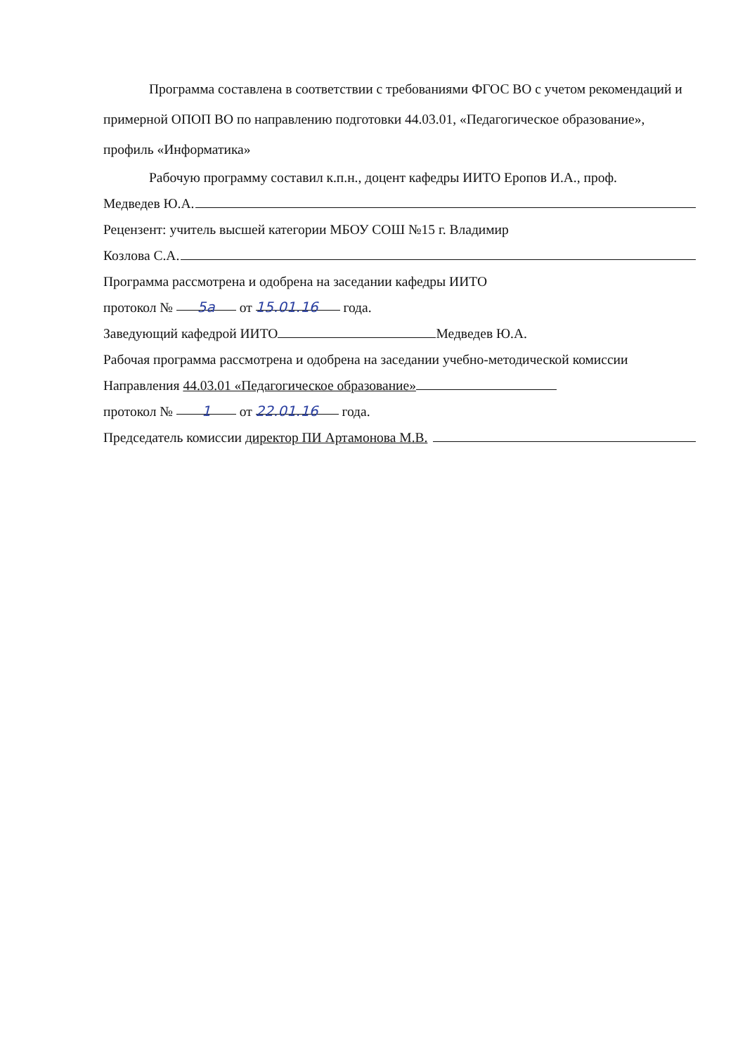Программа составлена в соответствии с требованиями ФГОС ВО с учетом рекомендаций и примерной ОПОП ВО по направлению подготовки 44.03.01, «Педагогическое образование», профиль «Информатика»
Рабочую программу составил к.п.н., доцент кафедры ИИТО Еропов И.А., проф.
Медведев Ю.А.
Рецензент: учитель высшей категории МБОУ СОШ №15 г. Владимир
Козлова С.А.
Программа рассмотрена и одобрена на заседании кафедры ИИТО
протокол № 5а от 15.01.16 года.
Заведующий кафедрой ИИТО Медведев Ю.А.
Рабочая программа рассмотрена и одобрена на заседании учебно-методической комиссии
Направления 44.03.01 «Педагогическое образование»
протокол № 1 от 22.01.16 года.
Председатель комиссии директор ПИ Артамонова М.В.